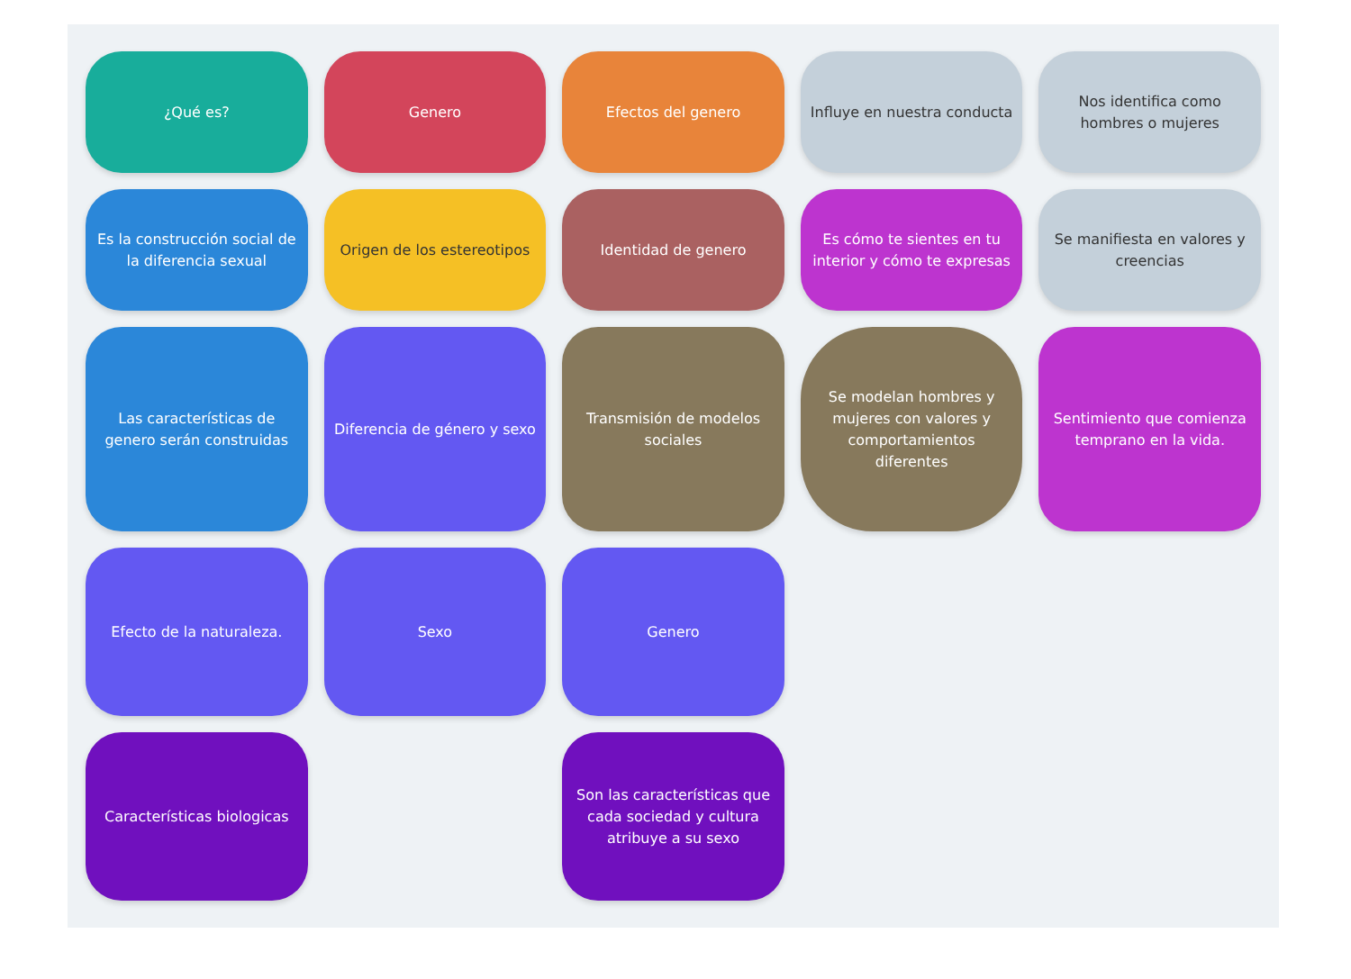¿Qué es?
Genero
Efectos del genero
Influye en nuestra conducta
Nos identifica como hombres o mujeres
Es la construcción social de la diferencia sexual
Origen de los estereotipos
Identidad de genero
Es cómo te sientes en tu interior y cómo te expresas
Se manifiesta en valores y creencias
Las características de genero serán construidas
Diferencia de género y sexo
Transmisión de modelos sociales
Se modelan hombres y mujeres con valores y comportamientos diferentes
Sentimiento que comienza temprano en la vida.
Efecto de la naturaleza.
Sexo
Genero
Características biologicas
Son las características que cada sociedad y cultura atribuye a su sexo